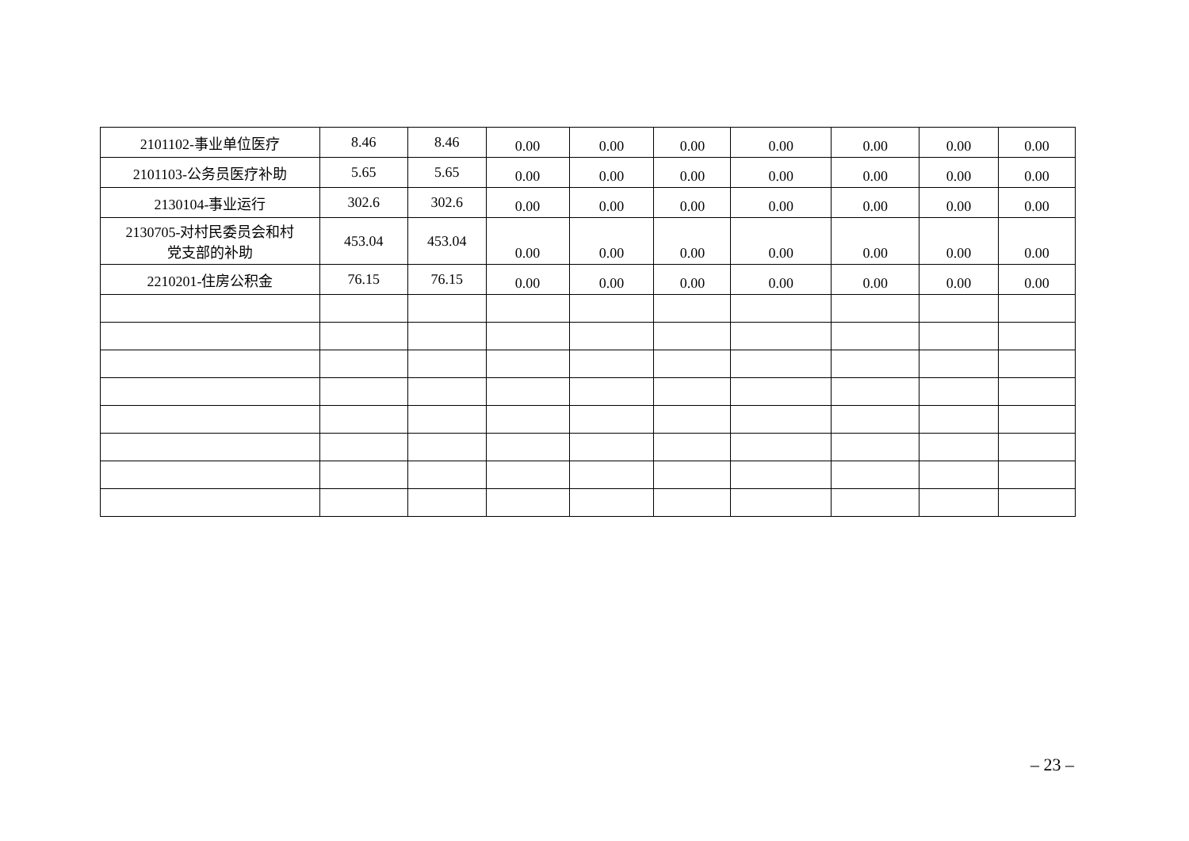| 2101102-事业单位医疗 | 8.46 | 8.46 | 0.00 | 0.00 | 0.00 | 0.00 | 0.00 | 0.00 | 0.00 |
| 2101103-公务员医疗补助 | 5.65 | 5.65 | 0.00 | 0.00 | 0.00 | 0.00 | 0.00 | 0.00 | 0.00 |
| 2130104-事业运行 | 302.6 | 302.6 | 0.00 | 0.00 | 0.00 | 0.00 | 0.00 | 0.00 | 0.00 |
| 2130705-对村民委员会和村 党支部的补助 | 453.04 | 453.04 | 0.00 | 0.00 | 0.00 | 0.00 | 0.00 | 0.00 | 0.00 |
| 2210201-住房公积金 | 76.15 | 76.15 | 0.00 | 0.00 | 0.00 | 0.00 | 0.00 | 0.00 | 0.00 |
– 23 –